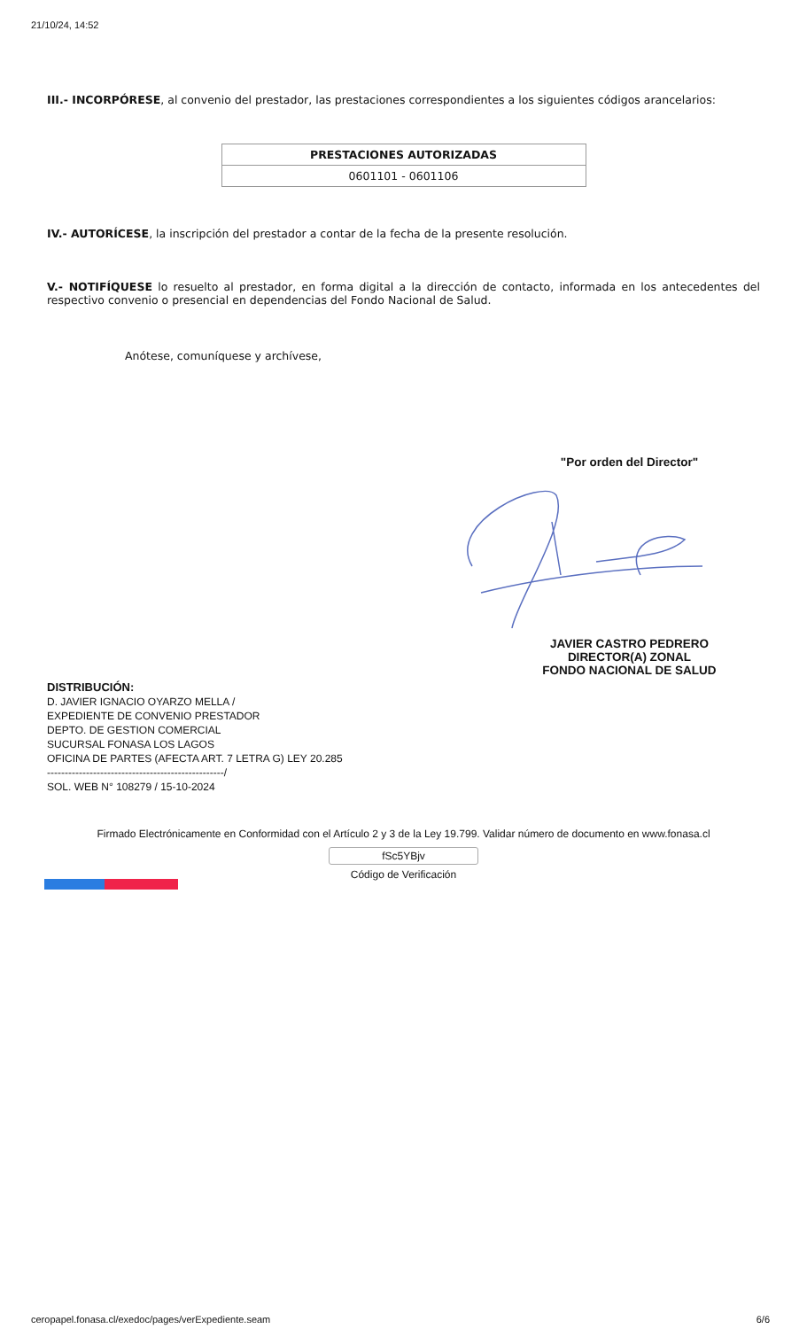21/10/24, 14:52
III.- INCORPÓRESE, al convenio del prestador, las prestaciones correspondientes a los siguientes códigos arancelarios:
| PRESTACIONES AUTORIZADAS |
| --- |
| 0601101 - 0601106 |
IV.- AUTORÍCESE, la inscripción del prestador a contar de la fecha de la presente resolución.
V.- NOTIFÍQUESE lo resuelto al prestador, en forma digital a la dirección de contacto, informada en los antecedentes del respectivo convenio o presencial en dependencias del Fondo Nacional de Salud.
Anótese, comuníquese y archívese,
"Por orden del Director"
JAVIER CASTRO PEDRERO
DIRECTOR(A) ZONAL
FONDO NACIONAL DE SALUD
DISTRIBUCIÓN:
D. JAVIER IGNACIO OYARZO MELLA /
EXPEDIENTE DE CONVENIO PRESTADOR
DEPTO. DE GESTION COMERCIAL
SUCURSAL FONASA LOS LAGOS
OFICINA DE PARTES (AFECTA ART. 7 LETRA G) LEY 20.285
--------------------------------------------------/
SOL. WEB N° 108279 / 15-10-2024
Firmado Electrónicamente en Conformidad con el Artículo 2 y 3 de la Ley 19.799. Validar número de documento en www.fonasa.cl
fSc5YBjv
Código de Verificación
ceropapel.fonasa.cl/exedoc/pages/verExpediente.seam 6/6